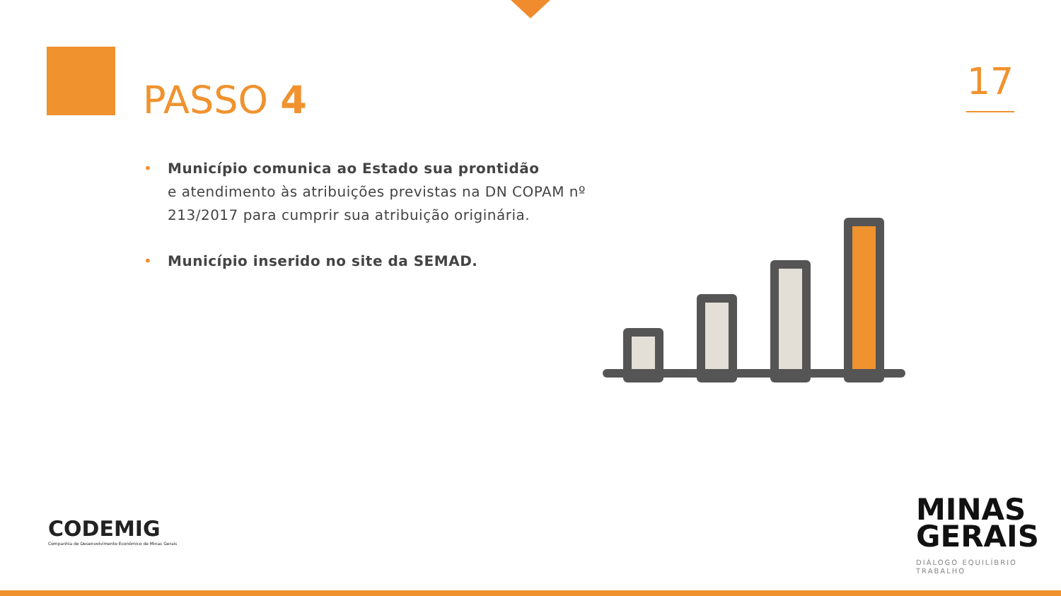PASSO 4 17
• Município comunica ao Estado sua prontidão
e atendimento às atribuições previstas na DN COPAM nº 213/2017 para cumprir sua atribuição originária.
• Município inserido no site da SEMAD.
CODEMIG
Companhia de Desenvolvimento Econômico de Minas Gerais
MINAS
GERAIS
DIÁLOGO EQUILÍBRIO TRABALHO